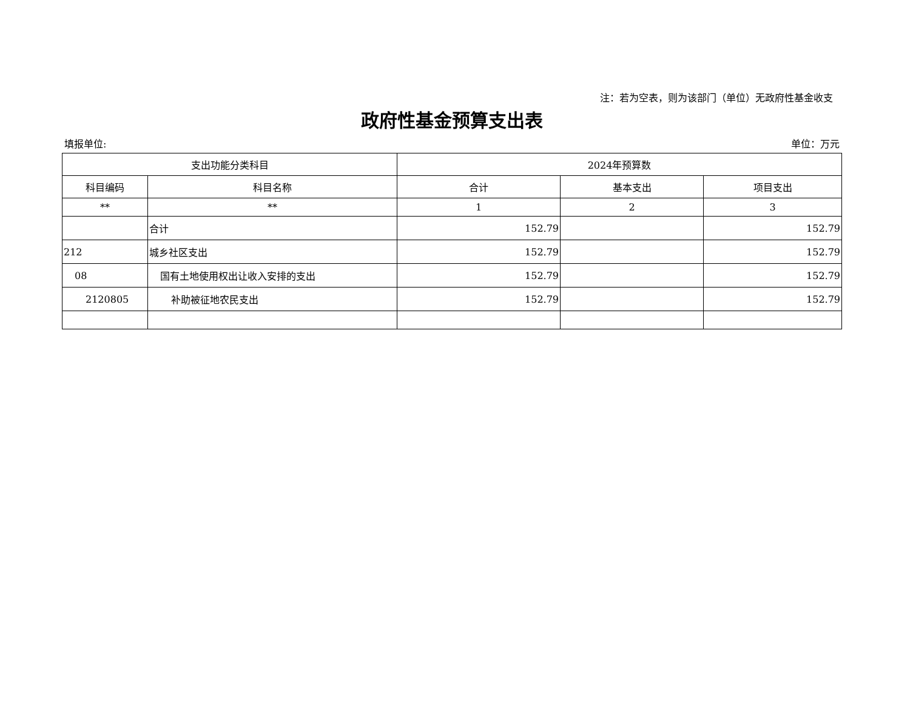注：若为空表，则为该部门（单位）无政府性基金收支
政府性基金预算支出表
填报单位: 单位：万元
| 支出功能分类科目 | | 2024年预算数 | | |
| --- | --- | --- | --- | --- |
| 科目编码 | 科目名称 | 合计 | 基本支出 | 项目支出 |
| ** | ** | 1 | 2 | 3 |
| | 合计 | 152.79 | | 152.79 |
| 212 | 城乡社区支出 | 152.79 | | 152.79 |
| 08 | 国有土地使用权出让收入安排的支出 | 152.79 | | 152.79 |
| 2120805 | 补助被征地农民支出 | 152.79 | | 152.79 |